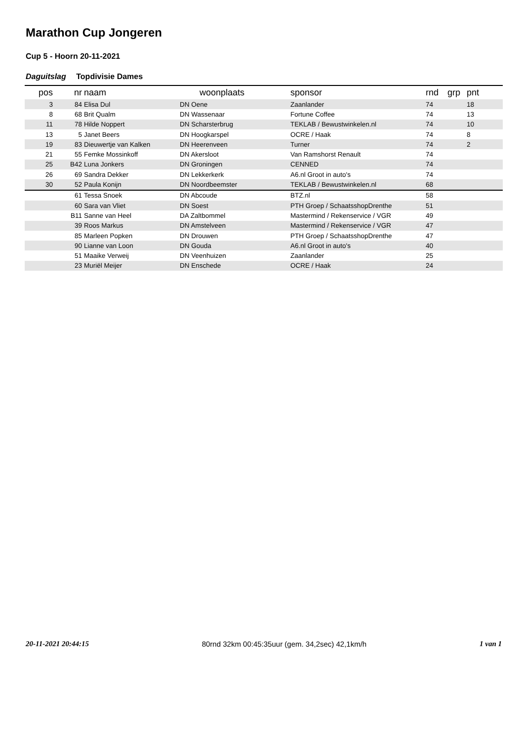Marathon Cup Jongeren
Cup 5 - Hoorn 20-11-2021
Daguitslag Topdivisie Dames
| pos | nr | naam | woonplaats | sponsor | rnd | grp | pnt |
| --- | --- | --- | --- | --- | --- | --- | --- |
| 3 | 84 | Elisa Dul | DN Oene | Zaanlander | 74 | | 18 |
| 8 | 68 | Brit Qualm | DN Wassenaar | Fortune Coffee | 74 | | 13 |
| 11 | 78 | Hilde Noppert | DN Scharsterbrug | TEKLAB / Bewustwinkelen.nl | 74 | | 10 |
| 13 | 5 | Janet Beers | DN Hoogkarspel | OCRE / Haak | 74 | | 8 |
| 19 | 83 | Dieuwertje van Kalken | DN Heerenveen | Turner | 74 | | 2 |
| 21 | 55 | Femke Mossinkoff | DN Akersloot | Van Ramshorst Renault | 74 | | |
| 25 | B42 | Luna Jonkers | DN Groningen | CENNED | 74 | | |
| 26 | 69 | Sandra Dekker | DN Lekkerkerk | A6.nl Groot in auto's | 74 | | |
| 30 | 52 | Paula Konijn | DN Noordbeemster | TEKLAB / Bewustwinkelen.nl | 68 | | |
| | 61 | Tessa Snoek | DN Abcoude | BTZ.nl | 58 | | |
| | 60 | Sara van Vliet | DN Soest | PTH Groep / SchaatsshopDrenthe | 51 | | |
| | B11 | Sanne van Heel | DA Zaltbommel | Mastermind / Rekenservice / VGR | 49 | | |
| | 39 | Roos Markus | DN Amstelveen | Mastermind / Rekenservice / VGR | 47 | | |
| | 85 | Marleen Popken | DN Drouwen | PTH Groep / SchaatsshopDrenthe | 47 | | |
| | 90 | Lianne van Loon | DN Gouda | A6.nl Groot in auto's | 40 | | |
| | 51 | Maaike Verweij | DN Veenhuizen | Zaanlander | 25 | | |
| | 23 | Muriël Meijer | DN Enschede | OCRE / Haak | 24 | | |
20-11-2021 20:44:15 80rnd 32km 00:45:35uur (gem. 34,2sec) 42,1km/h 1 van 1